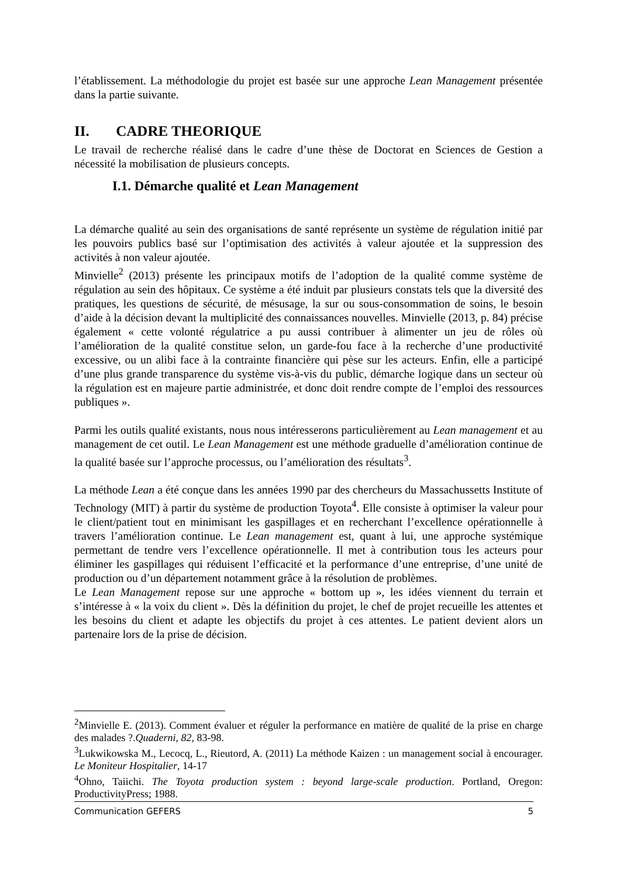l’établissement. La méthodologie du projet est basée sur une approche Lean Management présentée dans la partie suivante.
II. CADRE THEORIQUE
Le travail de recherche réalisé dans le cadre d’une thèse de Doctorat en Sciences de Gestion a nécessité la mobilisation de plusieurs concepts.
I.1. Démarche qualité et Lean Management
La démarche qualité au sein des organisations de santé représente un système de régulation initié par les pouvoirs publics basé sur l’optimisation des activités à valeur ajoutée et la suppression des activités à non valeur ajoutée.
Minvielle<sup>2</sup> (2013) présente les principaux motifs de l’adoption de la qualité comme système de régulation au sein des hôpitaux. Ce système a été induit par plusieurs constats tels que la diversité des pratiques, les questions de sécurité, de mésusage, la sur ou sous-consommation de soins, le besoin d’aide à la décision devant la multiplicité des connaissances nouvelles. Minvielle (2013, p. 84) précise également « cette volonté régulatrice a pu aussi contribuer à alimenter un jeu de rôles où l’amélioration de la qualité constitue selon, un garde-fou face à la recherche d’une productivité excessive, ou un alibi face à la contrainte financière qui pèse sur les acteurs. Enfin, elle a participé d’une plus grande transparence du système vis-à-vis du public, démarche logique dans un secteur où la régulation est en majeure partie administrée, et donc doit rendre compte de l’emploi des ressources publiques ».
Parmi les outils qualité existants, nous nous intéresserons particulièrement au Lean management et au management de cet outil. Le Lean Management est une méthode graduelle d’amélioration continue de la qualité basée sur l’approche processus, ou l’amélioration des résultats<sup>3</sup>.
La méthode Lean a été conçue dans les années 1990 par des chercheurs du Massachussetts Institute of Technology (MIT) à partir du système de production Toyota<sup>4</sup>. Elle consiste à optimiser la valeur pour le client/patient tout en minimisant les gaspillages et en recherchant l’excellence opérationnelle à travers l’amélioration continue. Le Lean management est, quant à lui, une approche systémique permettant de tendre vers l’excellence opérationnelle. Il met à contribution tous les acteurs pour éliminer les gaspillages qui réduisent l’efficacité et la performance d’une entreprise, d’une unité de production ou d’un département notamment grâce à la résolution de problèmes.
Le Lean Management repose sur une approche « bottom up », les idées viennent du terrain et s’intéresse à « la voix du client ». Dès la définition du projet, le chef de projet recueille les attentes et les besoins du client et adapte les objectifs du projet à ces attentes. Le patient devient alors un partenaire lors de la prise de décision.
<sup>2</sup> Minvielle E. (2013). Comment évaluer et réguler la performance en matière de qualité de la prise en charge des malades ?.Quaderni, 82, 83-98.
<sup>3</sup> Lukwikowska M., Lecocq, L., Rieutord, A. (2011) La méthode Kaizen : un management social à encourager. Le Moniteur Hospitalier, 14-17
<sup>4</sup> Ohno, Taiichi. The Toyota production system : beyond large-scale production. Portland, Oregon: ProductivityPress; 1988.
Communication GEFERS 5